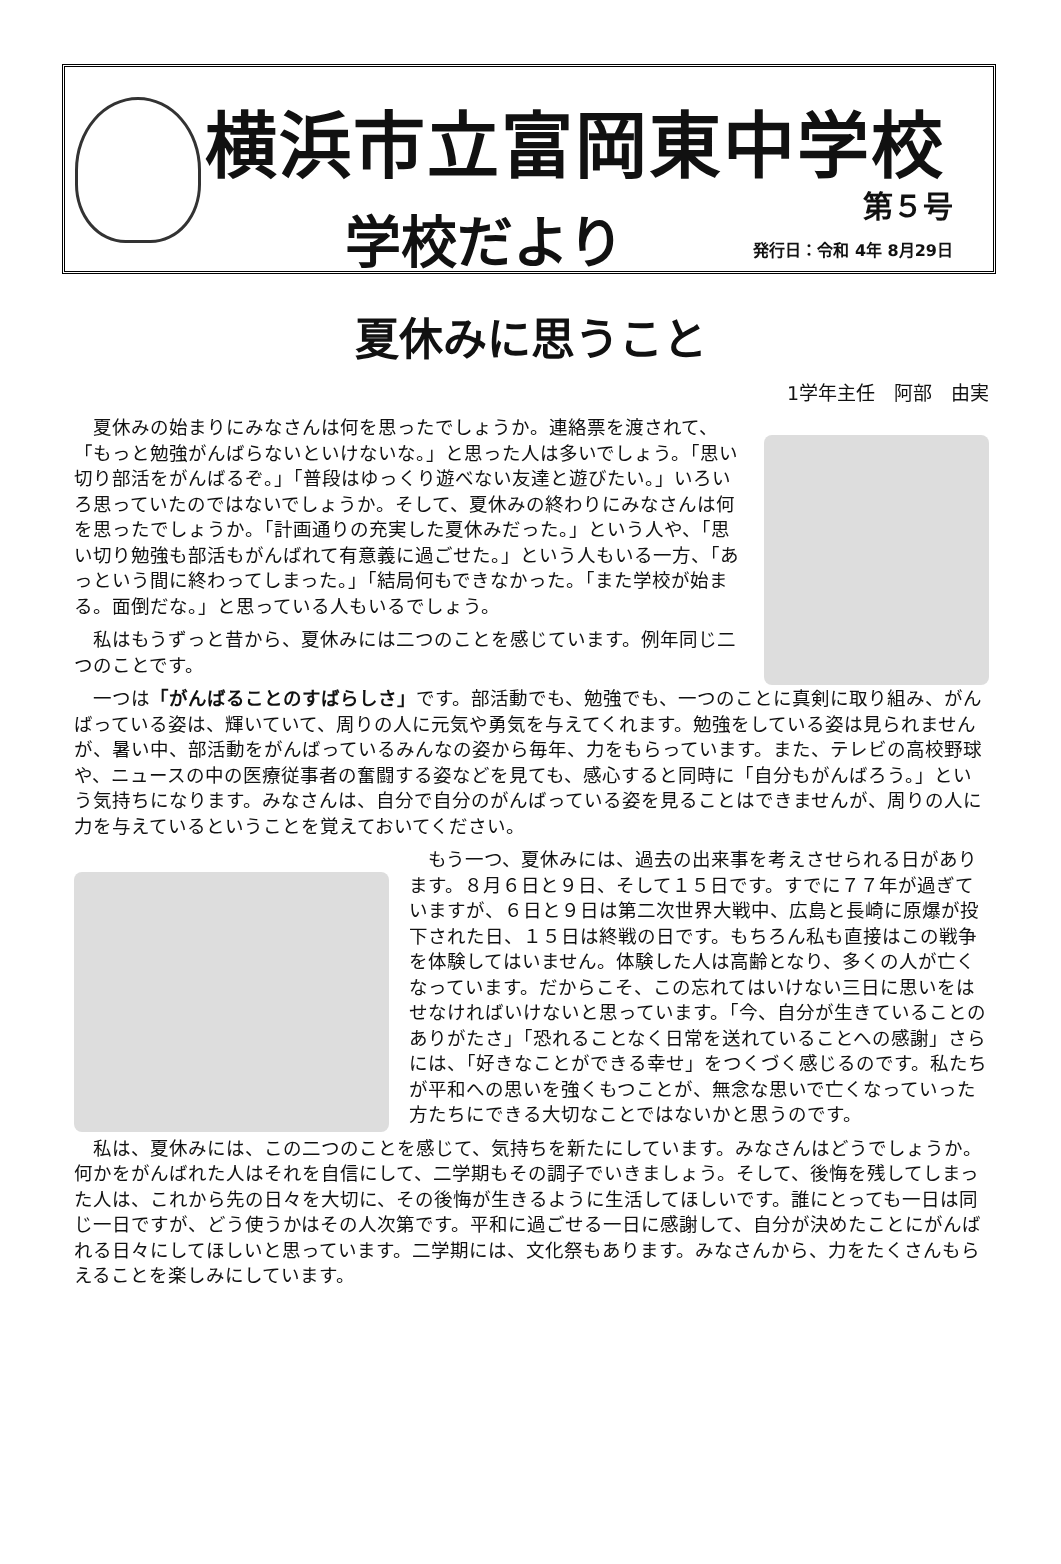横浜市立富岡東中学校
学校だより 第５号
発行日：令和 4年 8月29日
夏休みに思うこと
1学年主任　阿部　由実
夏休みの始まりにみなさんは何を思ったでしょうか。連絡票を渡されて、「もっと勉強がんばらないといけないな。」と思った人は多いでしょう。「思い切り部活をがんばるぞ。」「普段はゆっくり遊べない友達と遊びたい。」いろいろ思っていたのではないでしょうか。そして、夏休みの終わりにみなさんは何を思ったでしょうか。「計画通りの充実した夏休みだった。」という人や、「思い切り勉強も部活もがんばれて有意義に過ごせた。」という人もいる一方、「あっという間に終わってしまった。」「結局何もできなかった。「また学校が始まる。面倒だな。」と思っている人もいるでしょう。
私はもうずっと昔から、夏休みには二つのことを感じています。例年同じ二つのことです。
一つは「がんばることのすばらしさ」です。部活動でも、勉強でも、一つのことに真剣に取り組み、がんばっている姿は、輝いていて、周りの人に元気や勇気を与えてくれます。勉強をしている姿は見られませんが、暑い中、部活動をがんばっているみんなの姿から毎年、力をもらっています。また、テレビの高校野球や、ニュースの中の医療従事者の奮闘する姿などを見ても、感心すると同時に「自分もがんばろう。」という気持ちになります。みなさんは、自分で自分のがんばっている姿を見ることはできませんが、周りの人に力を与えているということを覚えておいてください。
もう一つ、夏休みには、過去の出来事を考えさせられる日があります。８月６日と９日、そして１５日です。すでに７７年が過ぎていますが、６日と９日は第二次世界大戦中、広島と長崎に原爆が投下された日、１５日は終戦の日です。もちろん私も直接はこの戦争を体験してはいません。体験した人は高齢となり、多くの人が亡くなっています。だからこそ、この忘れてはいけない三日に思いをはせなければいけないと思っています。「今、自分が生きていることのありがたさ」「恐れることなく日常を送れていることへの感謝」さらには、「好きなことができる幸せ」をつくづく感じるのです。私たちが平和への思いを強くもつことが、無念な思いで亡くなっていった方たちにできる大切なことではないかと思うのです。
私は、夏休みには、この二つのことを感じて、気持ちを新たにしています。みなさんはどうでしょうか。何かをがんばれた人はそれを自信にして、二学期もその調子でいきましょう。そして、後悔を残してしまった人は、これから先の日々を大切に、その後悔が生きるように生活してほしいです。誰にとっても一日は同じ一日ですが、どう使うかはその人次第です。平和に過ごせる一日に感謝して、自分が決めたことにがんばれる日々にしてほしいと思っています。二学期には、文化祭もあります。みなさんから、力をたくさんもらえることを楽しみにしています。